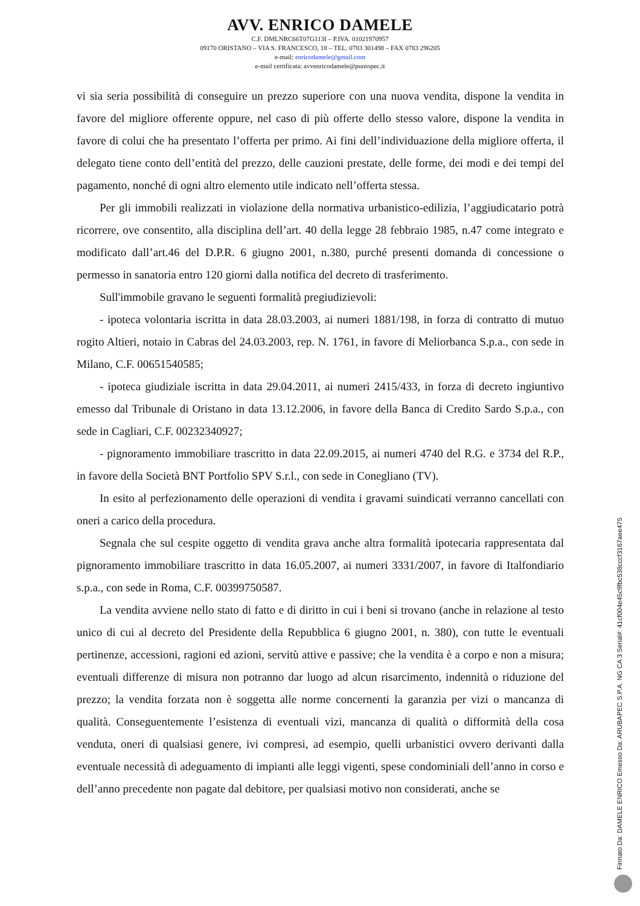AVV. ENRICO DAMELE
C.F. DMLNRC66T07G113I – P.IVA. 01021970957
09170 ORISTANO – VIA S. FRANCESCO, 18 – TEL. 0783 301498 – FAX 0783 296205
e-mail: enricodamele@gmail.com
e-mail certificata: avvenricodamele@puntopec.it
vi sia seria possibilità di conseguire un prezzo superiore con una nuova vendita, dispone la vendita in favore del migliore offerente oppure, nel caso di più offerte dello stesso valore, dispone la vendita in favore di colui che ha presentato l’offerta per primo. Ai fini dell’individuazione della migliore offerta, il delegato tiene conto dell’entità del prezzo, delle cauzioni prestate, delle forme, dei modi e dei tempi del pagamento, nonché di ogni altro elemento utile indicato nell’offerta stessa.
Per gli immobili realizzati in violazione della normativa urbanistico-edilizia, l’aggiudicatario potrà ricorrere, ove consentito, alla disciplina dell’art. 40 della legge 28 febbraio 1985, n.47 come integrato e modificato dall’art.46 del D.P.R. 6 giugno 2001, n.380, purché presenti domanda di concessione o permesso in sanatoria entro 120 giorni dalla notifica del decreto di trasferimento.
Sull'immobile gravano le seguenti formalità pregiudizievoli:
- ipoteca volontaria iscritta in data 28.03.2003, ai numeri 1881/198, in forza di contratto di mutuo rogito Altieri, notaio in Cabras del 24.03.2003, rep. N. 1761, in favore di Meliorbanca S.p.a., con sede in Milano, C.F. 00651540585;
- ipoteca giudiziale iscritta in data 29.04.2011, ai numeri 2415/433, in forza di decreto ingiuntivo emesso dal Tribunale di Oristano in data 13.12.2006, in favore della Banca di Credito Sardo S.p.a., con sede in Cagliari, C.F. 00232340927;
- pignoramento immobiliare trascritto in data 22.09.2015, ai numeri 4740 del R.G. e 3734 del R.P., in favore della Società BNT Portfolio SPV S.r.l., con sede in Conegliano (TV).
In esito al perfezionamento delle operazioni di vendita i gravami suindicati verranno cancellati con oneri a carico della procedura.
Segnala che sul cespite oggetto di vendita grava anche altra formalità ipotecaria rappresentata dal pignoramento immobiliare trascritto in data 16.05.2007, ai numeri 3331/2007, in favore di Italfondiario s.p.a., con sede in Roma, C.F. 00399750587.
La vendita avviene nello stato di fatto e di diritto in cui i beni si trovano (anche in relazione al testo unico di cui al decreto del Presidente della Repubblica 6 giugno 2001, n. 380), con tutte le eventuali pertinenze, accessioni, ragioni ed azioni, servitù attive e passive; che la vendita è a corpo e non a misura; eventuali differenze di misura non potranno dar luogo ad alcun risarcimento, indennità o riduzione del prezzo; la vendita forzata non è soggetta alle norme concernenti la garanzia per vizi o mancanza di qualità. Conseguentemente l’esistenza di eventuali vizi, mancanza di qualità o difformità della cosa venduta, oneri di qualsiasi genere, ivi compresi, ad esempio, quelli urbanistici ovvero derivanti dalla eventuale necessità di adeguamento di impianti alle leggi vigenti, spese condominiali dell’anno in corso e dell’anno precedente non pagate dal debitore, per qualsiasi motivo non considerati, anche se
Firmato Da: DAMELE ENRICO Emesso Da: ARUBAPEC S.P.A. NG CA 3 Serial#: 41cf004e45c9fbc538cccf3167aee475